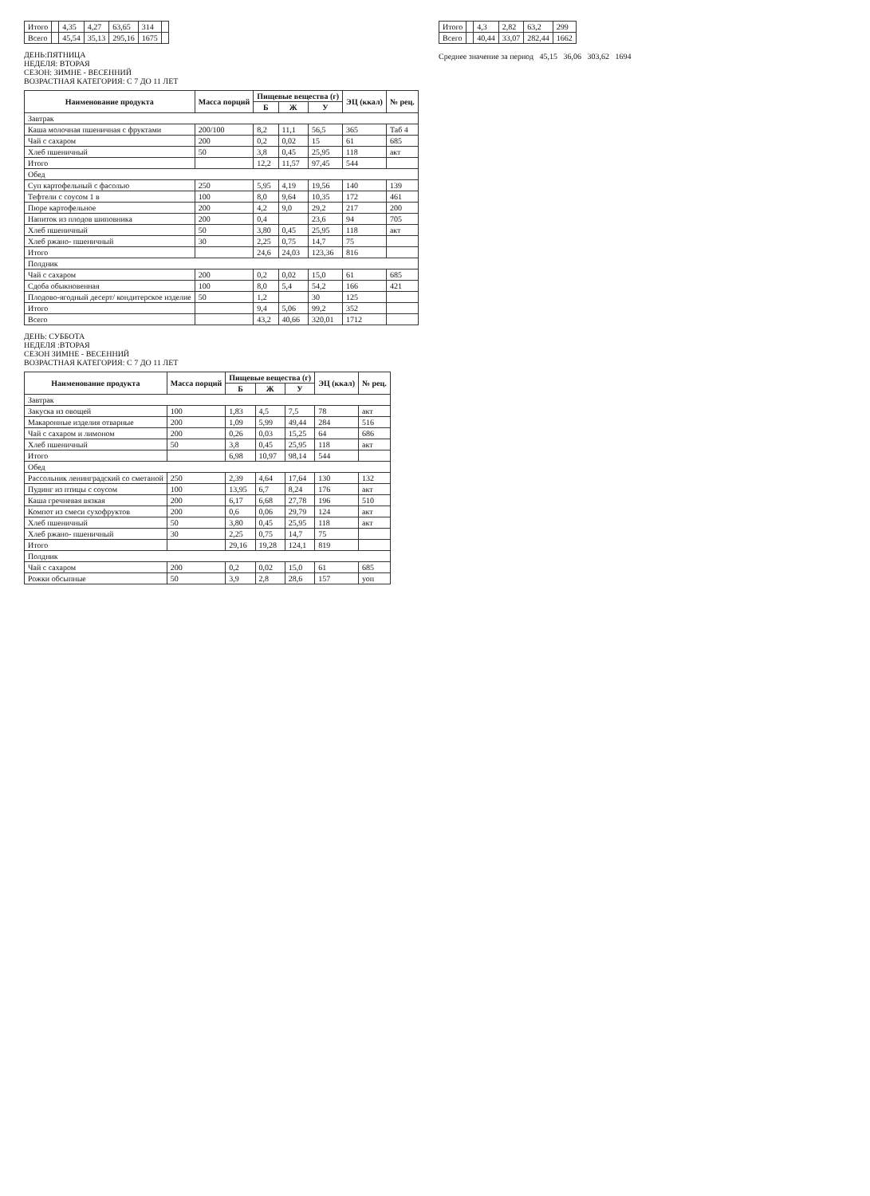| Итого | | 4,35 | 4,27 | 63,65 | 314 | |
| Всего | | 45,54 | 35,13 | 295,16 | 1675 | |
ДЕНЬ:ПЯТНИЦА
НЕДЕЛЯ: ВТОРАЯ
СЕЗОН: ЗИМНЕ - ВЕСЕННИЙ
ВОЗРАСТНАЯ КАТЕГОРИЯ: С 7 ДО 11 ЛЕТ
| Наименование продукта | Масса порций | Пищевые вещества (г) | | | ЭЦ (ккал) | № рец. |
| --- | --- | --- | --- | --- | --- | --- |
| | | Б | Ж | У | | |
| Завтрак | | | | | | |
| Каша молочная пшеничная с фруктами | 200/100 | 8,2 | 11,1 | 56,5 | 365 | Таб 4 |
| Чай с сахаром | 200 | 0,2 | 0,02 | 15 | 61 | 685 |
| Хлеб пшеничный | 50 | 3,8 | 0,45 | 25,95 | 118 | акт |
| Итого | | 12,2 | 11,57 | 97,45 | 544 | |
| Обед | | | | | | |
| Суп картофельный с фасолью | 250 | 5,95 | 4,19 | 19,56 | 140 | 139 |
| Тефтели с соусом 1 в | 100 | 8,0 | 9,64 | 10,35 | 172 | 461 |
| Пюре картофельное | 200 | 4,2 | 9,0 | 29,2 | 217 | 200 |
| Напиток из плодов шиповника | 200 | 0,4 | | 23,6 | 94 | 705 |
| Хлеб пшеничный | 50 | 3,80 | 0,45 | 25,95 | 118 | акт |
| Хлеб ржано- пшеничный | 30 | 2,25 | 0,75 | 14,7 | 75 | |
| Итого | | 24,6 | 24,03 | 123,36 | 816 | |
| Полдник | | | | | | |
| Чай с сахаром | 200 | 0,2 | 0,02 | 15,0 | 61 | 685 |
| Сдоба обыкновенная | 100 | 8,0 | 5,4 | 54,2 | 166 | 421 |
| Плодово-ягодный десерт/ кондитерское изделие | 50 | 1,2 | | 30 | 125 | |
| Итого | | 9,4 | 5,06 | 99,2 | 352 | |
| Всего | | 43,2 | 40,66 | 320,01 | 1712 | |
ДЕНЬ: СУББОТА
НЕДЕЛЯ :ВТОРАЯ
СЕЗОН ЗИМНЕ - ВЕСЕННИЙ
ВОЗРАСТНАЯ КАТЕГОРИЯ: С 7 ДО 11 ЛЕТ
| Наименование продукта | Масса порций | Пищевые вещества (г) | | | ЭЦ (ккал) | № рец. |
| --- | --- | --- | --- | --- | --- | --- |
| | | Б | Ж | У | | |
| Завтрак | | | | | | |
| Закуска из овощей | 100 | 1,83 | 4,5 | 7,5 | 78 | акт |
| Макаронные изделия отварные | 200 | 1,09 | 5,99 | 49,44 | 284 | 516 |
| Чай с сахаром и лимоном | 200 | 0,26 | 0,03 | 15,25 | 64 | 686 |
| Хлеб пшеничный | 50 | 3,8 | 0,45 | 25,95 | 118 | акт |
| Итого | | 6,98 | 10,97 | 98,14 | 544 | |
| Обед | | | | | | |
| Рассольник ленинградский со сметаной | 250 | 2,39 | 4,64 | 17,64 | 130 | 132 |
| Пудинг из птицы с соусом | 100 | 13,95 | 6,7 | 8,24 | 176 | акт |
| Каша гречневая вязкая | 200 | 6,17 | 6,68 | 27,78 | 196 | 510 |
| Компот из смеси сухофруктов | 200 | 0,6 | 0,06 | 29,79 | 124 | акт |
| Хлеб пшеничный | 50 | 3,80 | 0,45 | 25,95 | 118 | акт |
| Хлеб ржано- пшеничный | 30 | 2,25 | 0,75 | 14,7 | 75 | |
| Итого | | 29,16 | 19,28 | 124,1 | 819 | |
| Полдник | | | | | | |
| Чай с сахаром | 200 | 0,2 | 0,02 | 15,0 | 61 | 685 |
| Рожки обсыпные | 50 | 3,9 | 2,8 | 28,6 | 157 | уоп |
| Итого | | 4,3 | 2,82 | 63,2 | 299 |
| Всего | | 40,44 | 33,07 | 282,44 | 1662 |
Среднее значение за период 45,15 36,06 303,62 1694